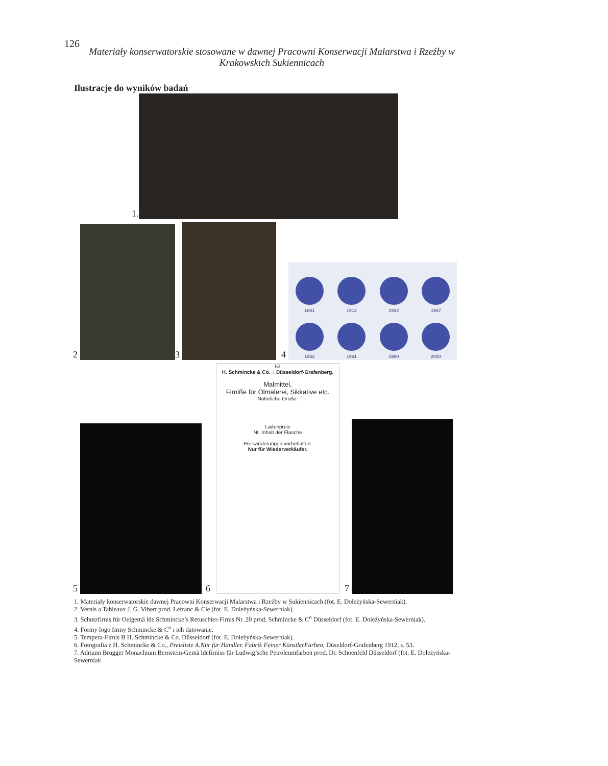126
Materiały konserwatorskie stosowane w dawnej Pracowni Konserwacji Malarstwa i Rzeźby w Krakowskich Sukiennicach
Ilustracje do wyników badań
1.
2
3
4
1881
1912
1932
1937
1952
1961
1980
2000
5
6
53
H. Schmincke & Co. ∴ Düsseldorf-Grafenberg.
Malmittel,
Firniße für Ölmalerei, Sikkative etc.
Natürliche Größe.
Ladenpreis
Nr. Inhalt der Flasche
Preisänderungen vorbehalten.
Nur für Wiederverkäufer.
7
1. Materiały konserwatorskie dawnej Pracowni Konserwacji Malarstwa i Rzeźby w Sukiennicach (fot. E. Doleżyńska-Sewerniak).
2. Vernis a Tableaux J. G. Vibert prod. Lefranc & Cie (fot. E. Doleżyńska-Sewerniak).
3. Schutzfirnis für Oelgemä lde Schmincke’s Retuschier-Firnis Nr. 20 prod. Schmincke & C<sup>o</sup> Düsseldorf (fot. E. Doleżyńska-Sewerniak).
4. Formy logo firmy Schmincke & C<sup>o</sup> i ich datowanie.
5. Tempera-Firnis B H. Schmincke & Co. Düsseldorf (fot. E. Doleżyńska-Sewerniak).
6. Fotografia z H. Schmincke & Co., Preisliste A.Nür für Händler. Fabrik Feiner KünstlerFarben, Düseldorf-Grafenberg 1912, s. 53.
7. Adriann Brugger Monachium Bernstein-Gemä ldefirniss für Ludwig’sche Petroleumfarben prod. Dr. Schoenfeld Düsseldorf (fot. E. Doleżyńska-Sewerniak